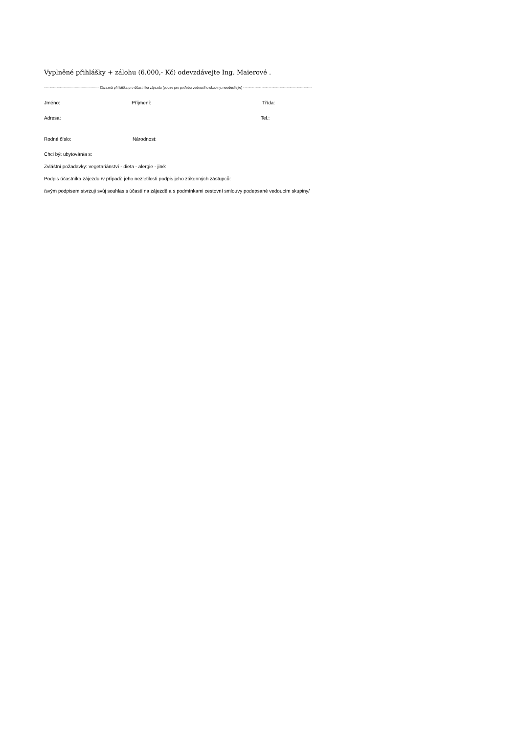Vyplněné přihlášky + zálohu (6.000,- Kč) odevzdávejte Ing. Maierové .
------------------------------------------------ Závazná přihláška pro účastníka zájezdu (pouze pro potřebu vedoucího skupiny, neodesílejte) ------------------------------------------------------------
Jméno: Příjmení: Třída:
Adresa: Tel.:
Rodné číslo: Národnost:
Chci být ubytován/a s:
Zvláštní požadavky: vegetariánství - dieta - alergie - jiné:
Podpis účastníka zájezdu /v případě jeho nezletilosti podpis jeho zákonných zástupců:
/svým podpisem stvrzuji svůj souhlas s účastí na zájezdě a s podmínkami cestovní smlouvy podepsané vedoucím skupiny/